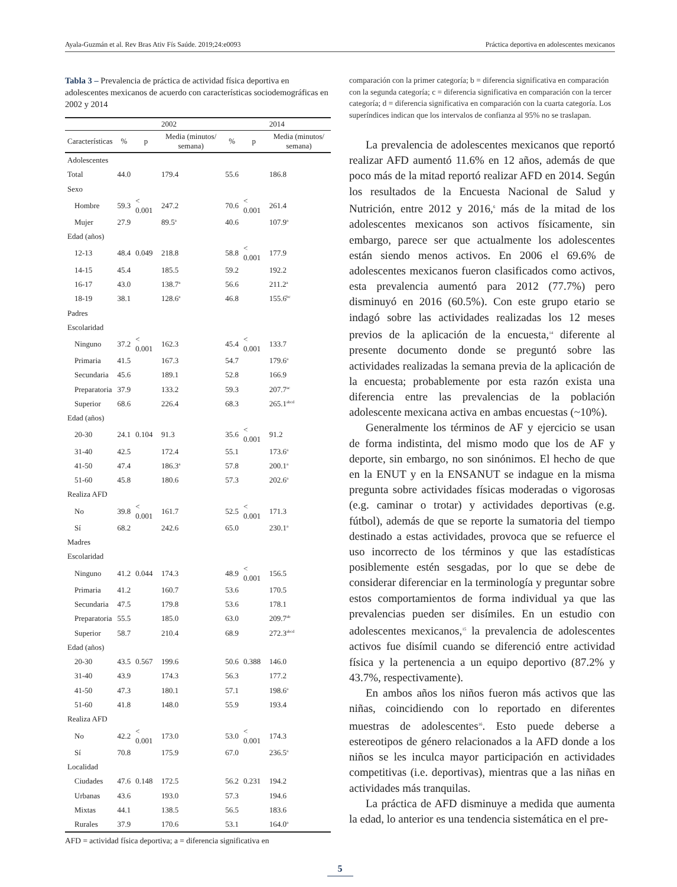Ayala-Guzmán et al. Rev Bras Ativ Fís Saúde. 2019;24:e0093 Práctica deportiva en adolescentes mexicanos
Tabla 3 – Prevalencia de práctica de actividad física deportiva en adolescentes mexicanos de acuerdo con características sociodemográficas en 2002 y 2014
| | 2002 | | | 2014 | | |
| --- | --- | --- | --- | --- | --- | --- |
| Características | % | p | Media (minutos/ semana) | % | p | Media (minutos/ semana) |
| Adolescentes | | | | | | |
| Total | 44.0 | | 179.4 | 55.6 | | 186.8 |
| Sexo | | | | | | |
| Hombre | 59.3 | < 0.001 | 247.2 | 70.6 | < 0.001 | 261.4 |
| Mujer | 27.9 | | 89.5<sup>a</sup> | 40.6 | | 107.9<sup>a</sup> |
| Edad (años) | | | | | | |
| 12-13 | 48.4 | 0.049 | 218.8 | 58.8 | < 0.001 | 177.9 |
| 14-15 | 45.4 | | 185.5 | 59.2 | | 192.2 |
| 16-17 | 43.0 | | 138.7<sup>a</sup> | 56.6 | | 211.2<sup>a</sup> |
| 18-19 | 38.1 | | 128.6<sup>a</sup> | 46.8 | | 155.6<sup>bc</sup> |
| Padres | | | | | | |
| Escolaridad | | | | | | |
| Ninguno | 37.2 | < 0.001 | 162.3 | 45.4 | < 0.001 | 133.7 |
| Primaria | 41.5 | | 167.3 | 54.7 | | 179.6<sup>a</sup> |
| Secundaria | 45.6 | | 189.1 | 52.8 | | 166.9 |
| Preparatoria | 37.9 | | 133.2 | 59.3 | | 207.7<sup>ac</sup> |
| Superior | 68.6 | | 226.4 | 68.3 | | 265.1<sup>abcd</sup> |
| Edad (años) | | | | | | |
| 20-30 | 24.1 | 0.104 | 91.3 | 35.6 | < 0.001 | 91.2 |
| 31-40 | 42.5 | | 172.4 | 55.1 | | 173.6<sup>a</sup> |
| 41-50 | 47.4 | | 186.3<sup>a</sup> | 57.8 | | 200.1<sup>a</sup> |
| 51-60 | 45.8 | | 180.6 | 57.3 | | 202.6<sup>a</sup> |
| Realiza AFD | | | | | | |
| No | 39.8 | < 0.001 | 161.7 | 52.5 | < 0.001 | 171.3 |
| Sí | 68.2 | | 242.6 | 65.0 | | 230.1<sup>a</sup> |
| Madres | | | | | | |
| Escolaridad | | | | | | |
| Ninguno | 41.2 | 0.044 | 174.3 | 48.9 | < 0.001 | 156.5 |
| Primaria | 41.2 | | 160.7 | 53.6 | | 170.5 |
| Secundaria | 47.5 | | 179.8 | 53.6 | | 178.1 |
| Preparatoria | 55.5 | | 185.0 | 63.0 | | 209.7<sup>ab</sup> |
| Superior | 58.7 | | 210.4 | 68.9 | | 272.3<sup>abcd</sup> |
| Edad (años) | | | | | | |
| 20-30 | 43.5 | 0.567 | 199.6 | 50.6 | 0.388 | 146.0 |
| 31-40 | 43.9 | | 174.3 | 56.3 | | 177.2 |
| 41-50 | 47.3 | | 180.1 | 57.1 | | 198.6<sup>a</sup> |
| 51-60 | 41.8 | | 148.0 | 55.9 | | 193.4 |
| Realiza AFD | | | | | | |
| No | 42.2 | < 0.001 | 173.0 | 53.0 | < 0.001 | 174.3 |
| Sí | 70.8 | | 175.9 | 67.0 | | 236.5<sup>a</sup> |
| Localidad | | | | | | |
| Ciudades | 47.6 | 0.148 | 172.5 | 56.2 | 0.231 | 194.2 |
| Urbanas | 43.6 | | 193.0 | 57.3 | | 194.6 |
| Mixtas | 44.1 | | 138.5 | 56.5 | | 183.6 |
| Rurales | 37.9 | | 170.6 | 53.1 | | 164.0<sup>a</sup> |
AFD = actividad física deportiva; a = diferencia significativa en
comparación con la primer categoría; b = diferencia significativa en comparación con la segunda categoría; c = diferencia significativa en comparación con la tercer categoría; d = diferencia significativa en comparación con la cuarta categoría. Los superíndices indican que los intervalos de confianza al 95% no se traslapan.
La prevalencia de adolescentes mexicanos que reportó realizar AFD aumentó 11.6% en 12 años, además de que poco más de la mitad reportó realizar AFD en 2014. Según los resultados de la Encuesta Nacional de Salud y Nutrición, entre 2012 y 2016,<sup>6</sup> más de la mitad de los adolescentes mexicanos son activos físicamente, sin embargo, parece ser que actualmente los adolescentes están siendo menos activos. En 2006 el 69.6% de adolescentes mexicanos fueron clasificados como activos, esta prevalencia aumentó para 2012 (77.7%) pero disminuyó en 2016 (60.5%). Con este grupo etario se indagó sobre las actividades realizadas los 12 meses previos de la aplicación de la encuesta,<sup>14</sup> diferente al presente documento donde se preguntó sobre las actividades realizadas la semana previa de la aplicación de la encuesta; probablemente por esta razón exista una diferencia entre las prevalencias de la población adolescente mexicana activa en ambas encuestas (~10%).
Generalmente los términos de AF y ejercicio se usan de forma indistinta, del mismo modo que los de AF y deporte, sin embargo, no son sinónimos. El hecho de que en la ENUT y en la ENSANUT se indague en la misma pregunta sobre actividades físicas moderadas o vigorosas (e.g. caminar o trotar) y actividades deportivas (e.g. fútbol), además de que se reporte la sumatoria del tiempo destinado a estas actividades, provoca que se refuerce el uso incorrecto de los términos y que las estadísticas posiblemente estén sesgadas, por lo que se debe de considerar diferenciar en la terminología y preguntar sobre estos comportamientos de forma individual ya que las prevalencias pueden ser disímiles. En un estudio con adolescentes mexicanos,<sup>15</sup> la prevalencia de adolescentes activos fue disímil cuando se diferenció entre actividad física y la pertenencia a un equipo deportivo (87.2% y 43.7%, respectivamente).
En ambos años los niños fueron más activos que las niñas, coincidiendo con lo reportado en diferentes muestras de adolescentes<sup>16</sup>. Esto puede deberse a estereotipos de género relacionados a la AFD donde a los niños se les inculca mayor participación en actividades competitivas (i.e. deportivas), mientras que a las niñas en actividades más tranquilas.
La práctica de AFD disminuye a medida que aumenta la edad, lo anterior es una tendencia sistemática en el pre-
5